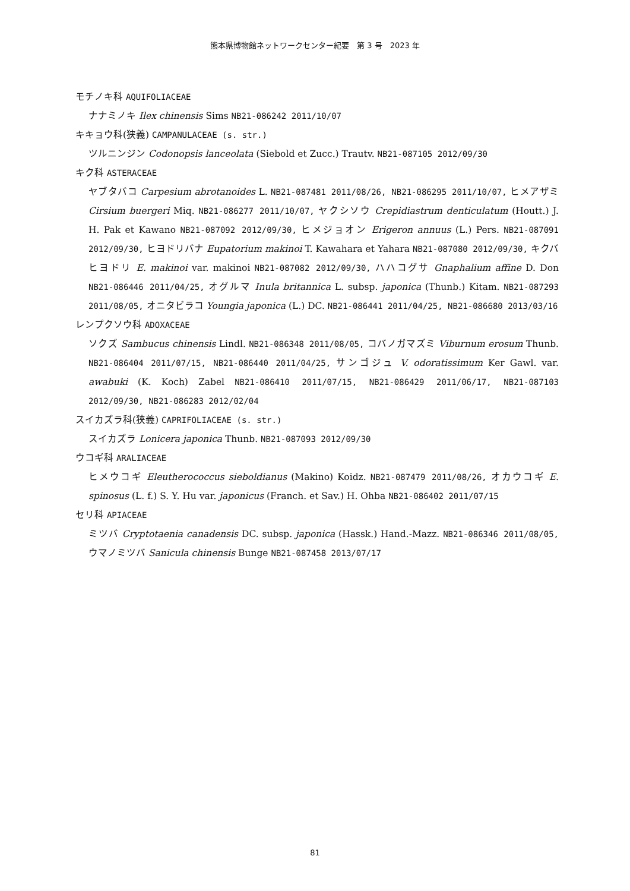熊本県博物館ネットワークセンター紀要　第 3 号　2023 年
モチノキ科 AQUIFOLIACEAE
ナナミノキ Ilex chinensis Sims NB21-086242 2011/10/07
キキョウ科(狭義) CAMPANULACEAE (s. str.)
ツルニンジン Codonopsis lanceolata (Siebold et Zucc.) Trautv. NB21-087105 2012/09/30
キク科 ASTERACEAE
ヤブタバコ Carpesium abrotanoides L. NB21-087481 2011/08/26, NB21-086295 2011/10/07, ヒメアザミ Cirsium buergeri Miq. NB21-086277 2011/10/07, ヤクシソウ Crepidiastrum denticulatum (Houtt.) J. H. Pak et Kawano NB21-087092 2012/09/30, ヒメジョオン Erigeron annuus (L.) Pers. NB21-087091 2012/09/30, ヒヨドリバナ Eupatorium makinoi T. Kawahara et Yahara NB21-087080 2012/09/30, キクバヒヨドリ E. makinoi var. makinoi NB21-087082 2012/09/30, ハハコグサ Gnaphalium affine D. Don NB21-086446 2011/04/25, オグルマ Inula britannica L. subsp. japonica (Thunb.) Kitam. NB21-087293 2011/08/05, オニタビラコ Youngia japonica (L.) DC. NB21-086441 2011/04/25, NB21-086680 2013/03/16
レンプクソウ科 ADOXACEAE
ソクズ Sambucus chinensis Lindl. NB21-086348 2011/08/05, コバノガマズミ Viburnum erosum Thunb. NB21-086404 2011/07/15, NB21-086440 2011/04/25, サンゴジュ V. odoratissimum Ker Gawl. var. awabuki (K. Koch) Zabel NB21-086410 2011/07/15, NB21-086429 2011/06/17, NB21-087103 2012/09/30, NB21-086283 2012/02/04
スイカズラ科(狭義) CAPRIFOLIACEAE (s. str.)
スイカズラ Lonicera japonica Thunb. NB21-087093 2012/09/30
ウコギ科 ARALIACEAE
ヒメウコギ Eleutherococcus sieboldianus (Makino) Koidz. NB21-087479 2011/08/26, オカウコギ E. spinosus (L. f.) S. Y. Hu var. japonicus (Franch. et Sav.) H. Ohba NB21-086402 2011/07/15
セリ科 APIACEAE
ミツバ Cryptotaenia canadensis DC. subsp. japonica (Hassk.) Hand.-Mazz. NB21-086346 2011/08/05, ウマノミツバ Sanicula chinensis Bunge NB21-087458 2013/07/17
81